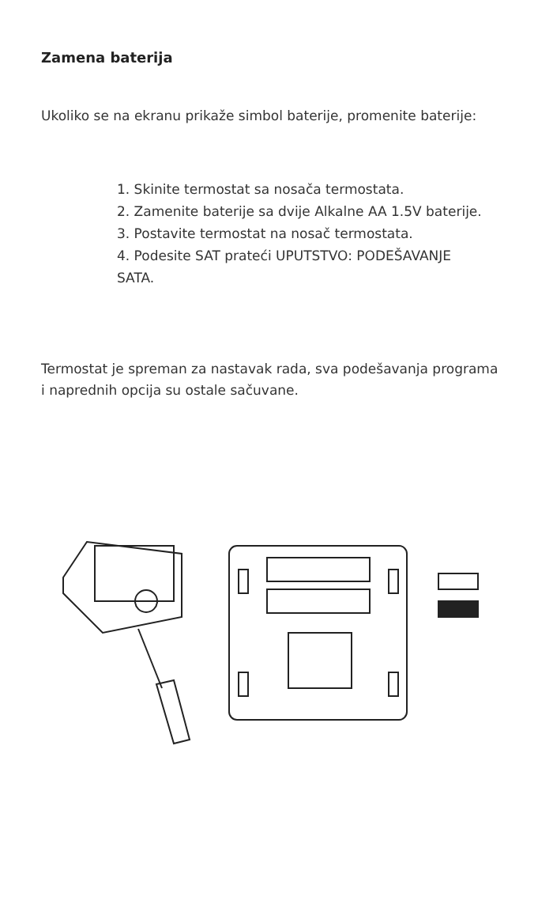Zamena baterija
Ukoliko se na ekranu prikaže simbol baterije, promenite baterije:
1. Skinite termostat sa nosača termostata.
2. Zamenite baterije sa dvije Alkalne AA 1.5V baterije.
3. Postavite termostat na nosač termostata.
4. Podesite SAT prateći UPUTSTVO: PODEŠAVANJE SATA.
Termostat je spreman za nastavak rada, sva podešavanja programa i naprednih opcija su ostale sačuvane.